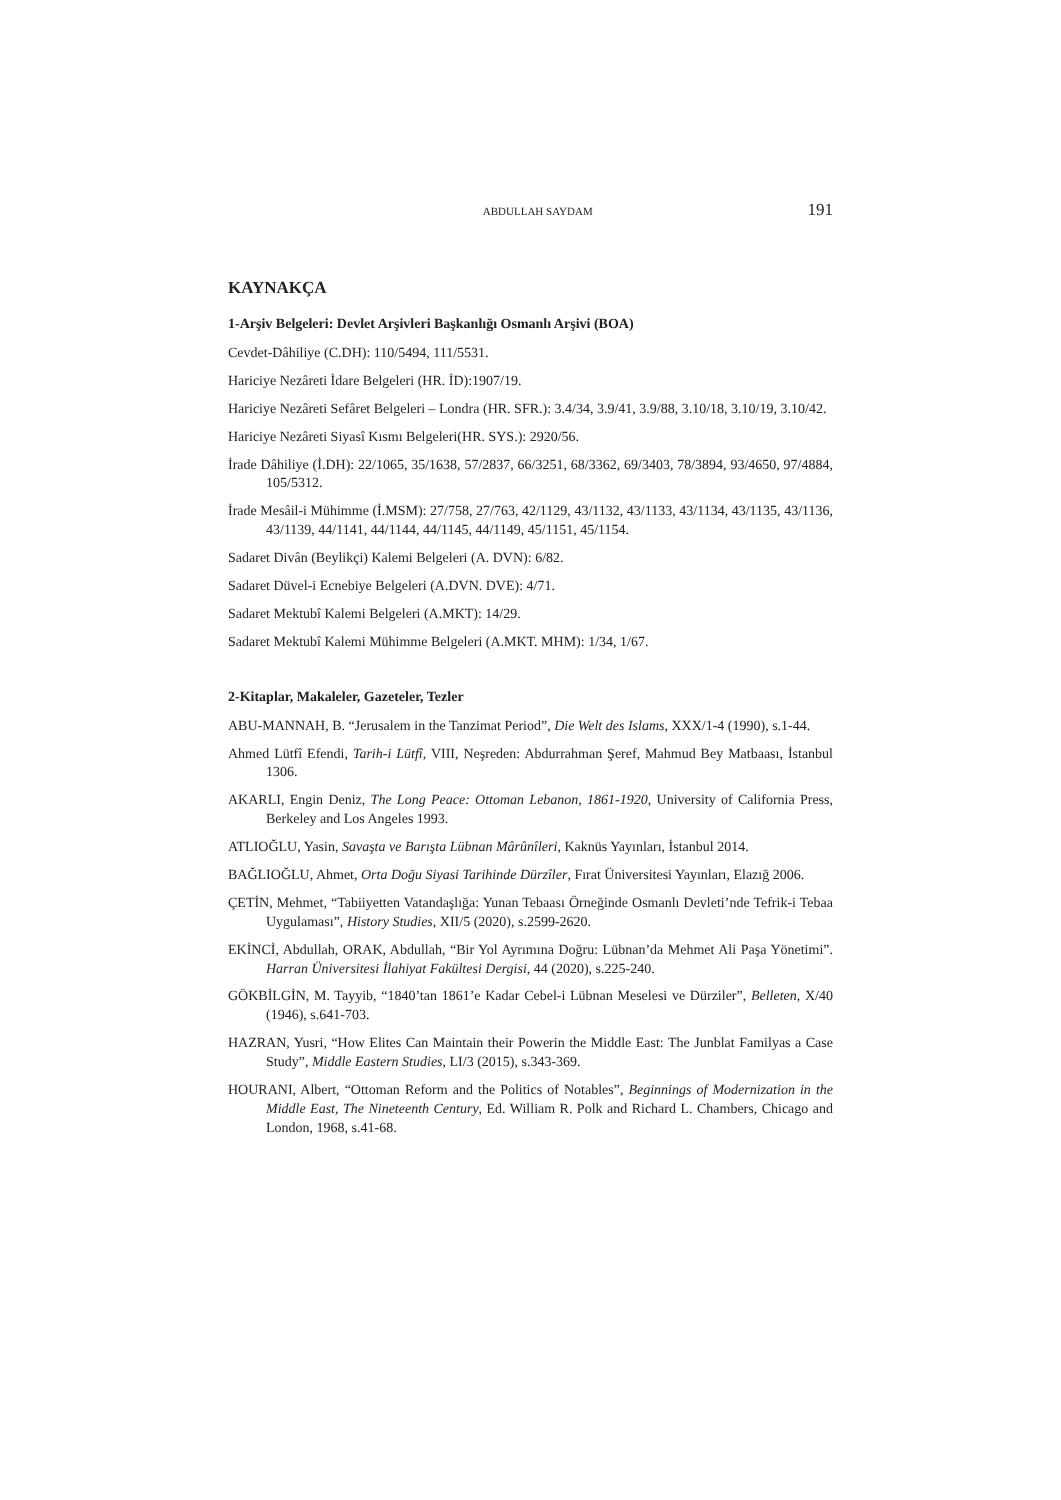ABDULLAH SAYDAM 191
KAYNAKÇA
1-Arşiv Belgeleri: Devlet Arşivleri Başkanlığı Osmanlı Arşivi (BOA)
Cevdet-Dâhiliye (C.DH): 110/5494, 111/5531.
Hariciye Nezâreti İdare Belgeleri (HR. İD):1907/19.
Hariciye Nezâreti Sefâret Belgeleri – Londra (HR. SFR.): 3.4/34, 3.9/41, 3.9/88, 3.10/18, 3.10/19, 3.10/42.
Hariciye Nezâreti Siyasî Kısmı Belgeleri(HR. SYS.): 2920/56.
İrade Dâhiliye (İ.DH): 22/1065, 35/1638, 57/2837, 66/3251, 68/3362, 69/3403, 78/3894, 93/4650, 97/4884, 105/5312.
İrade Mesâil-i Mühimme (İ.MSM): 27/758, 27/763, 42/1129, 43/1132, 43/1133, 43/1134, 43/1135, 43/1136, 43/1139, 44/1141, 44/1144, 44/1145, 44/1149, 45/1151, 45/1154.
Sadaret Divân (Beylikçi) Kalemi Belgeleri (A. DVN): 6/82.
Sadaret Düvel-i Ecnebiye Belgeleri (A.DVN. DVE): 4/71.
Sadaret Mektubî Kalemi Belgeleri (A.MKT): 14/29.
Sadaret Mektubî Kalemi Mühimme Belgeleri (A.MKT. MHM): 1/34, 1/67.
2-Kitaplar, Makaleler, Gazeteler, Tezler
ABU-MANNAH, B. “Jerusalem in the Tanzimat Period”, Die Welt des Islams, XXX/1-4 (1990), s.1-44.
Ahmed Lütfî Efendi, Tarih-i Lütfî, VIII, Neşreden: Abdurrahman Şeref, Mahmud Bey Matbaası, İstanbul 1306.
AKARLI, Engin Deniz, The Long Peace: Ottoman Lebanon, 1861-1920, University of California Press, Berkeley and Los Angeles 1993.
ATLIOĞLU, Yasin, Savaşta ve Barışta Lübnan Mârûnîleri, Kaknüs Yayınları, İstanbul 2014.
BAĞLIOĞLU, Ahmet, Orta Doğu Siyasi Tarihinde Dürzîler, Fırat Üniversitesi Yayınları, Elazığ 2006.
ÇETİN, Mehmet, “Tabiiyetten Vatandaşlığa: Yunan Tebaası Örneğinde Osmanlı Devleti’nde Tefrik-i Tebaa Uygulaması”, History Studies, XII/5 (2020), s.2599-2620.
EKİNCİ, Abdullah, ORAK, Abdullah, “Bir Yol Ayrımına Doğru: Lübnan’da Mehmet Ali Paşa Yönetimi”. Harran Üniversitesi İlahiyat Fakültesi Dergisi, 44 (2020), s.225-240.
GÖKBİLGİN, M. Tayyib, “1840’tan 1861’e Kadar Cebel-i Lübnan Meselesi ve Dürziler”, Belleten, X/40 (1946), s.641-703.
HAZRAN, Yusri, “How Elites Can Maintain their Powerin the Middle East: The Junblat Familyas a Case Study”, Middle Eastern Studies, LI/3 (2015), s.343-369.
HOURANI, Albert, “Ottoman Reform and the Politics of Notables”, Beginnings of Modernization in the Middle East, The Nineteenth Century, Ed. William R. Polk and Richard L. Chambers, Chicago and London, 1968, s.41-68.